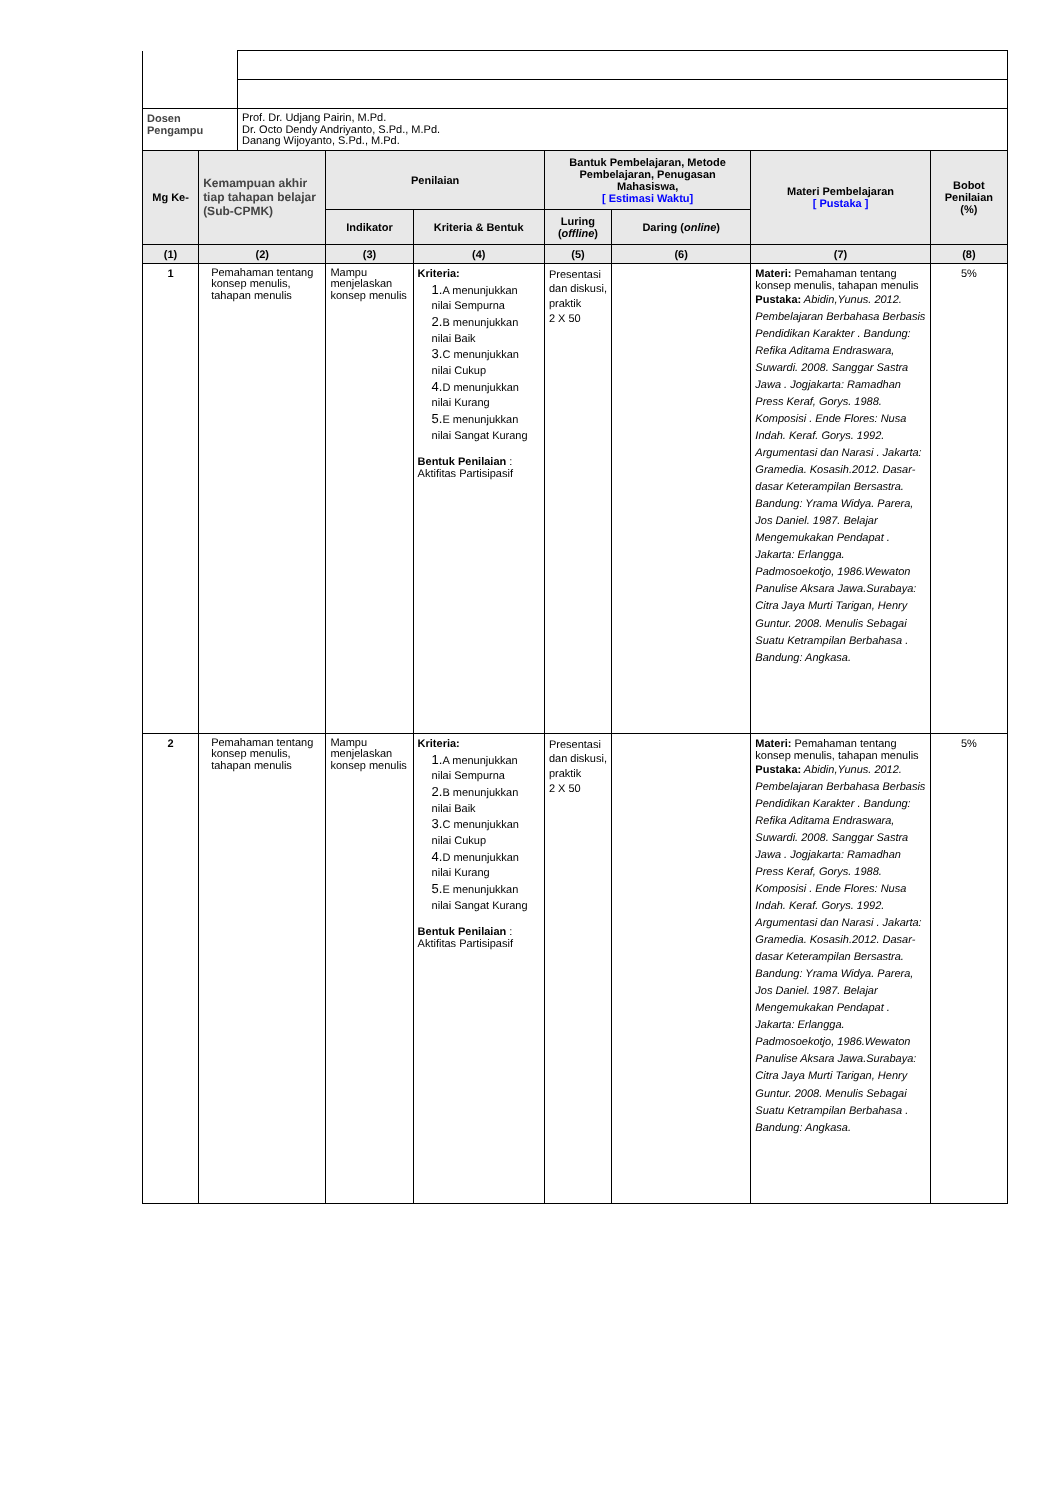| Dosen Pengampu | Prof. Dr. Udjang Pairin, M.Pd. Dr. Octo Dendy Andriyanto, S.Pd., M.Pd. Danang Wijoyanto, S.Pd., M.Pd. |
| Mg Ke- | Kemampuan akhir tiap tahapan belajar (Sub-CPMK) | Penilaian | | Bantuk Pembelajaran, Metode Pembelajaran, Penugasan Mahasiswa, [ Estimasi Waktu] | | Materi Pembelajaran [ Pustaka ] | Bobot Penilaian (%) |
| --- | --- | --- | --- | --- | --- | --- | --- |
| | | Indikator | Kriteria & Bentuk | Luring ( offline ) | Daring ( online ) | | |
| (1) | (2) | (3) | (4) | (5) | (6) | (7) | (8) |
| 1 | Pemahaman tentang konsep menulis, tahapan menulis | Mampu menjelaskan konsep menulis | Kriteria: 1. A menunjukkan nilai Sempurna 2. B menunjukkan nilai Baik 3. C menunjukkan nilai Cukup 4. D menunjukkan nilai Kurang 5. E menunjukkan nilai Sangat Kurang Bentuk Penilaian : Aktifitas Partisipasif | Presentasi dan diskusi, praktik 2 X 50 | | Materi: Pemahaman tentang konsep menulis, tahapan menulis Pustaka: Abidin,Yunus. 2012. Pembelajaran Berbahasa Berbasis Pendidikan Karakter . Bandung: Refika Aditama Endraswara, Suwardi. 2008. Sanggar Sastra Jawa . Jogjakarta: Ramadhan Press Keraf, Gorys. 1988. Komposisi . Ende Flores: Nusa Indah. Keraf. Gorys. 1992. Argumentasi dan Narasi . Jakarta: Gramedia. Kosasih.2012. Dasar-dasar Keterampilan Bersastra. Bandung: Yrama Widya. Parera, Jos Daniel. 1987. Belajar Mengemukakan Pendapat . Jakarta: Erlangga. Padmosoekotjo, 1986.Wewaton Panulise Aksara Jawa.Surabaya: Citra Jaya Murti Tarigan, Henry Guntur. 2008. Menulis Sebagai Suatu Ketrampilan Berbahasa . Bandung: Angkasa. | 5% |
| 2 | Pemahaman tentang konsep menulis, tahapan menulis | Mampu menjelaskan konsep menulis | Kriteria: 1. A menunjukkan nilai Sempurna 2. B menunjukkan nilai Baik 3. C menunjukkan nilai Cukup 4. D menunjukkan nilai Kurang 5. E menunjukkan nilai Sangat Kurang Bentuk Penilaian : Aktifitas Partisipasif | Presentasi dan diskusi, praktik 2 X 50 | | Materi: Pemahaman tentang konsep menulis, tahapan menulis Pustaka: Abidin,Yunus. 2012. Pembelajaran Berbahasa Berbasis Pendidikan Karakter . Bandung: Refika Aditama Endraswara, Suwardi. 2008. Sanggar Sastra Jawa . Jogjakarta: Ramadhan Press Keraf, Gorys. 1988. Komposisi . Ende Flores: Nusa Indah. Keraf. Gorys. 1992. Argumentasi dan Narasi . Jakarta: Gramedia. Kosasih.2012. Dasar-dasar Keterampilan Bersastra. Bandung: Yrama Widya. Parera, Jos Daniel. 1987. Belajar Mengemukakan Pendapat . Jakarta: Erlangga. Padmosoekotjo, 1986.Wewaton Panulise Aksara Jawa.Surabaya: Citra Jaya Murti Tarigan, Henry Guntur. 2008. Menulis Sebagai Suatu Ketrampilan Berbahasa . Bandung: Angkasa. | 5% |